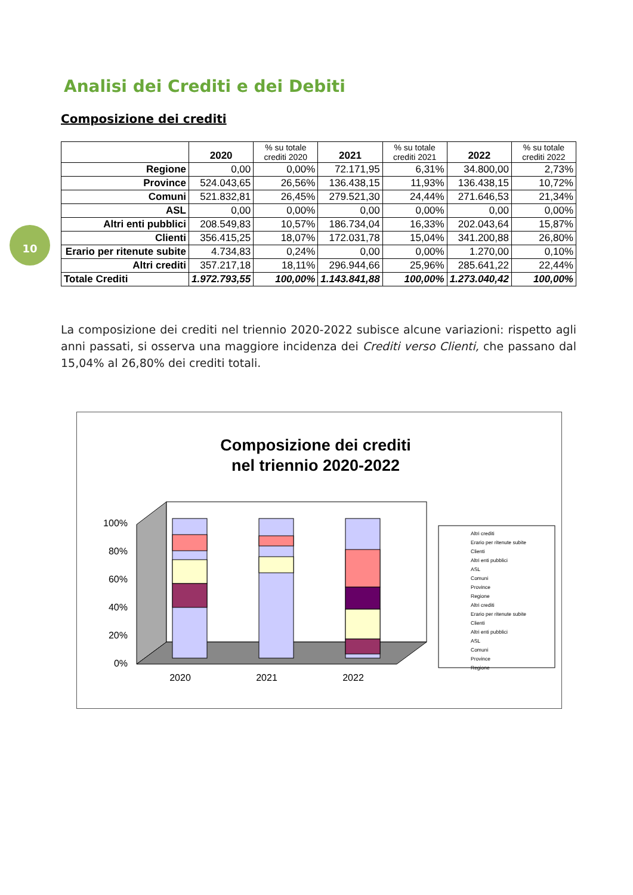10
Analisi dei Crediti e dei Debiti
Composizione dei crediti
| | 2020 | % su totale crediti 2020 | 2021 | % su totale crediti 2021 | 2022 | % su totale crediti 2022 |
| --- | --- | --- | --- | --- | --- | --- |
| Regione | 0,00 | 0,00% | 72.171,95 | 6,31% | 34.800,00 | 2,73% |
| Province | 524.043,65 | 26,56% | 136.438,15 | 11,93% | 136.438,15 | 10,72% |
| Comuni | 521.832,81 | 26,45% | 279.521,30 | 24,44% | 271.646,53 | 21,34% |
| ASL | 0,00 | 0,00% | 0,00 | 0,00% | 0,00 | 0,00% |
| Altri enti pubblici | 208.549,83 | 10,57% | 186.734,04 | 16,33% | 202.043,64 | 15,87% |
| Clienti | 356.415,25 | 18,07% | 172.031,78 | 15,04% | 341.200,88 | 26,80% |
| Erario per ritenute subite | 4.734,83 | 0,24% | 0,00 | 0,00% | 1.270,00 | 0,10% |
| Altri crediti | 357.217,18 | 18,11% | 296.944,66 | 25,96% | 285.641,22 | 22,44% |
| Totale Crediti | 1.972.793,55 | 100,00% | 1.143.841,88 | 100,00% | 1.273.040,42 | 100,00% |
La composizione dei crediti nel triennio 2020-2022 subisce alcune variazioni: rispetto agli anni passati, si osserva una maggiore incidenza dei Crediti verso Clienti, che passano dal 15,04% al 26,80% dei crediti totali.
Composizione dei crediti
nel triennio 2020-2022
0%
20%
40%
60%
80%
100%
2020
2021
2022
Altri crediti
Erario per ritenute subite
Clienti
Altri enti pubblici
ASL
Comuni
Province
Regione
Altri crediti
Erario per ritenute subite
Clienti
Altri enti pubblici
ASL
Comuni
Province
Regione